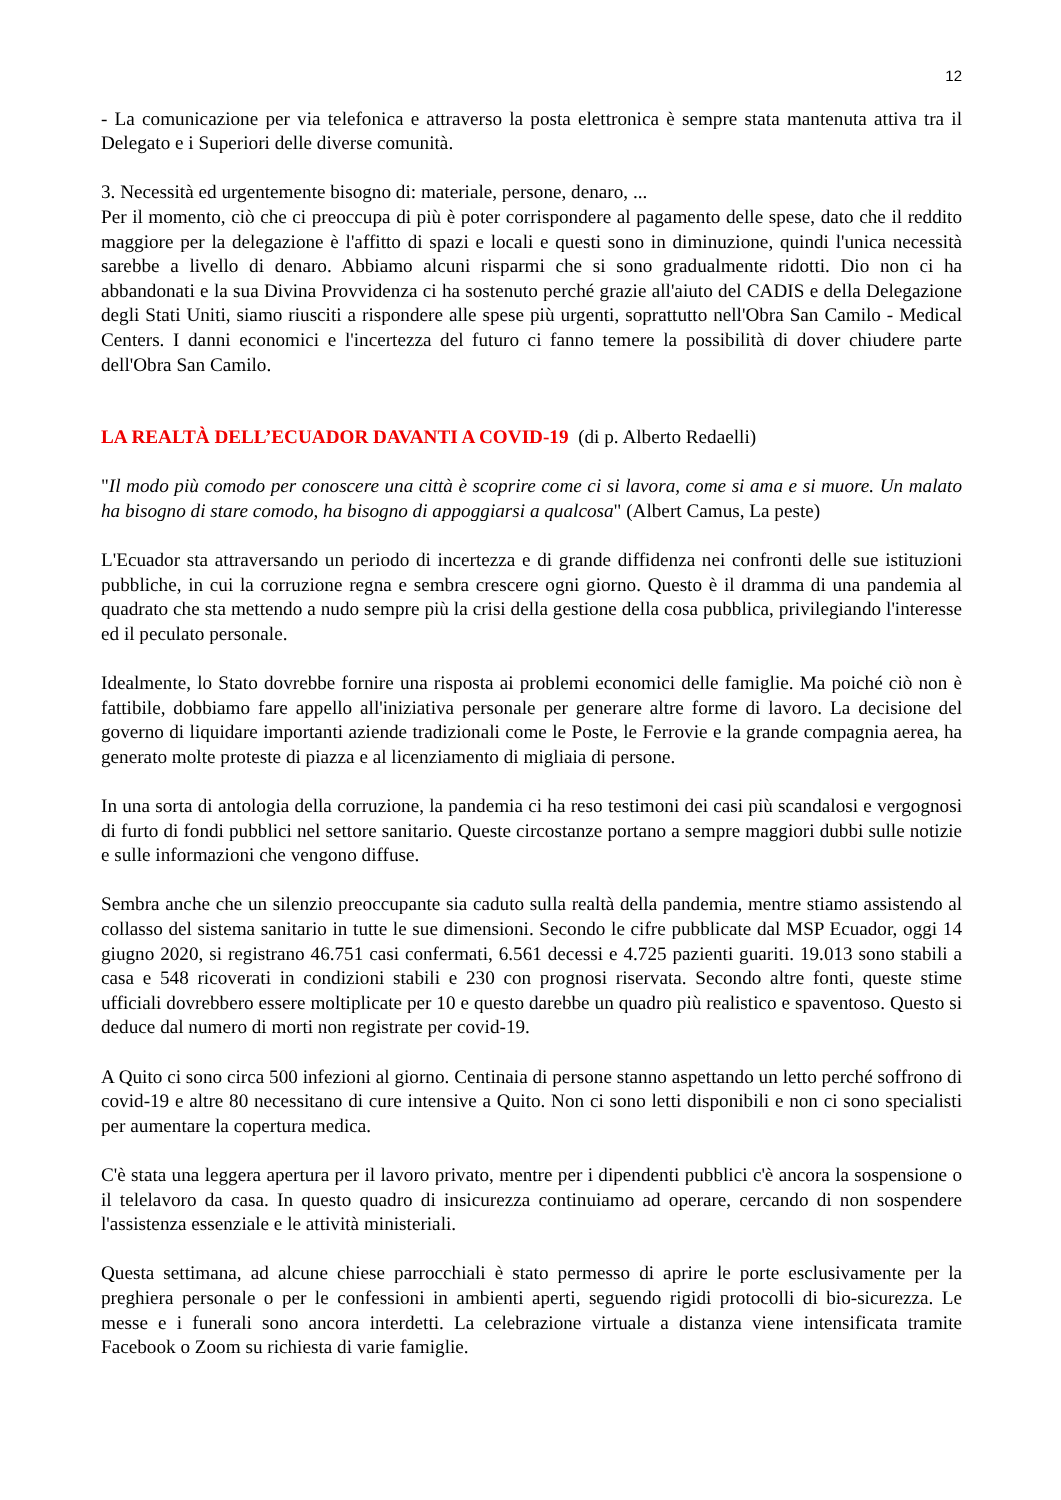12
- La comunicazione per via telefonica e attraverso la posta elettronica è sempre stata mantenuta attiva tra il Delegato e i Superiori delle diverse comunità.
3. Necessità ed urgentemente bisogno di: materiale, persone, denaro, ...
Per il momento, ciò che ci preoccupa di più è poter corrispondere al pagamento delle spese, dato che il reddito maggiore per la delegazione è l'affitto di spazi e locali e questi sono in diminuzione, quindi l'unica necessità sarebbe a livello di denaro. Abbiamo alcuni risparmi che si sono gradualmente ridotti. Dio non ci ha abbandonati e la sua Divina Provvidenza ci ha sostenuto perché grazie all'aiuto del CADIS e della Delegazione degli Stati Uniti, siamo riusciti a rispondere alle spese più urgenti, soprattutto nell'Obra San Camilo - Medical Centers. I danni economici e l'incertezza del futuro ci fanno temere la possibilità di dover chiudere parte dell'Obra San Camilo.
LA REALTÀ DELL’ECUADOR DAVANTI A COVID-19 (di p. Alberto Redaelli)
"Il modo più comodo per conoscere una città è scoprire come ci si lavora, come si ama e si muore. Un malato ha bisogno di stare comodo, ha bisogno di appoggiarsi a qualcosa" (Albert Camus, La peste)
L'Ecuador sta attraversando un periodo di incertezza e di grande diffidenza nei confronti delle sue istituzioni pubbliche, in cui la corruzione regna e sembra crescere ogni giorno. Questo è il dramma di una pandemia al quadrato che sta mettendo a nudo sempre più la crisi della gestione della cosa pubblica, privilegiando l'interesse ed il peculato personale.
Idealmente, lo Stato dovrebbe fornire una risposta ai problemi economici delle famiglie. Ma poiché ciò non è fattibile, dobbiamo fare appello all'iniziativa personale per generare altre forme di lavoro. La decisione del governo di liquidare importanti aziende tradizionali come le Poste, le Ferrovie e la grande compagnia aerea, ha generato molte proteste di piazza e al licenziamento di migliaia di persone.
In una sorta di antologia della corruzione, la pandemia ci ha reso testimoni dei casi più scandalosi e vergognosi di furto di fondi pubblici nel settore sanitario. Queste circostanze portano a sempre maggiori dubbi sulle notizie e sulle informazioni che vengono diffuse.
Sembra anche che un silenzio preoccupante sia caduto sulla realtà della pandemia, mentre stiamo assistendo al collasso del sistema sanitario in tutte le sue dimensioni. Secondo le cifre pubblicate dal MSP Ecuador, oggi 14 giugno 2020, si registrano 46.751 casi confermati, 6.561 decessi e 4.725 pazienti guariti. 19.013 sono stabili a casa e 548 ricoverati in condizioni stabili e 230 con prognosi riservata. Secondo altre fonti, queste stime ufficiali dovrebbero essere moltiplicate per 10 e questo darebbe un quadro più realistico e spaventoso. Questo si deduce dal numero di morti non registrate per covid-19.
A Quito ci sono circa 500 infezioni al giorno. Centinaia di persone stanno aspettando un letto perché soffrono di covid-19 e altre 80 necessitano di cure intensive a Quito. Non ci sono letti disponibili e non ci sono specialisti per aumentare la copertura medica.
C'è stata una leggera apertura per il lavoro privato, mentre per i dipendenti pubblici c'è ancora la sospensione o il telelavoro da casa. In questo quadro di insicurezza continuiamo ad operare, cercando di non sospendere l'assistenza essenziale e le attività ministeriali.
Questa settimana, ad alcune chiese parrocchiali è stato permesso di aprire le porte esclusivamente per la preghiera personale o per le confessioni in ambienti aperti, seguendo rigidi protocolli di bio-sicurezza. Le messe e i funerali sono ancora interdetti. La celebrazione virtuale a distanza viene intensificata tramite Facebook o Zoom su richiesta di varie famiglie.